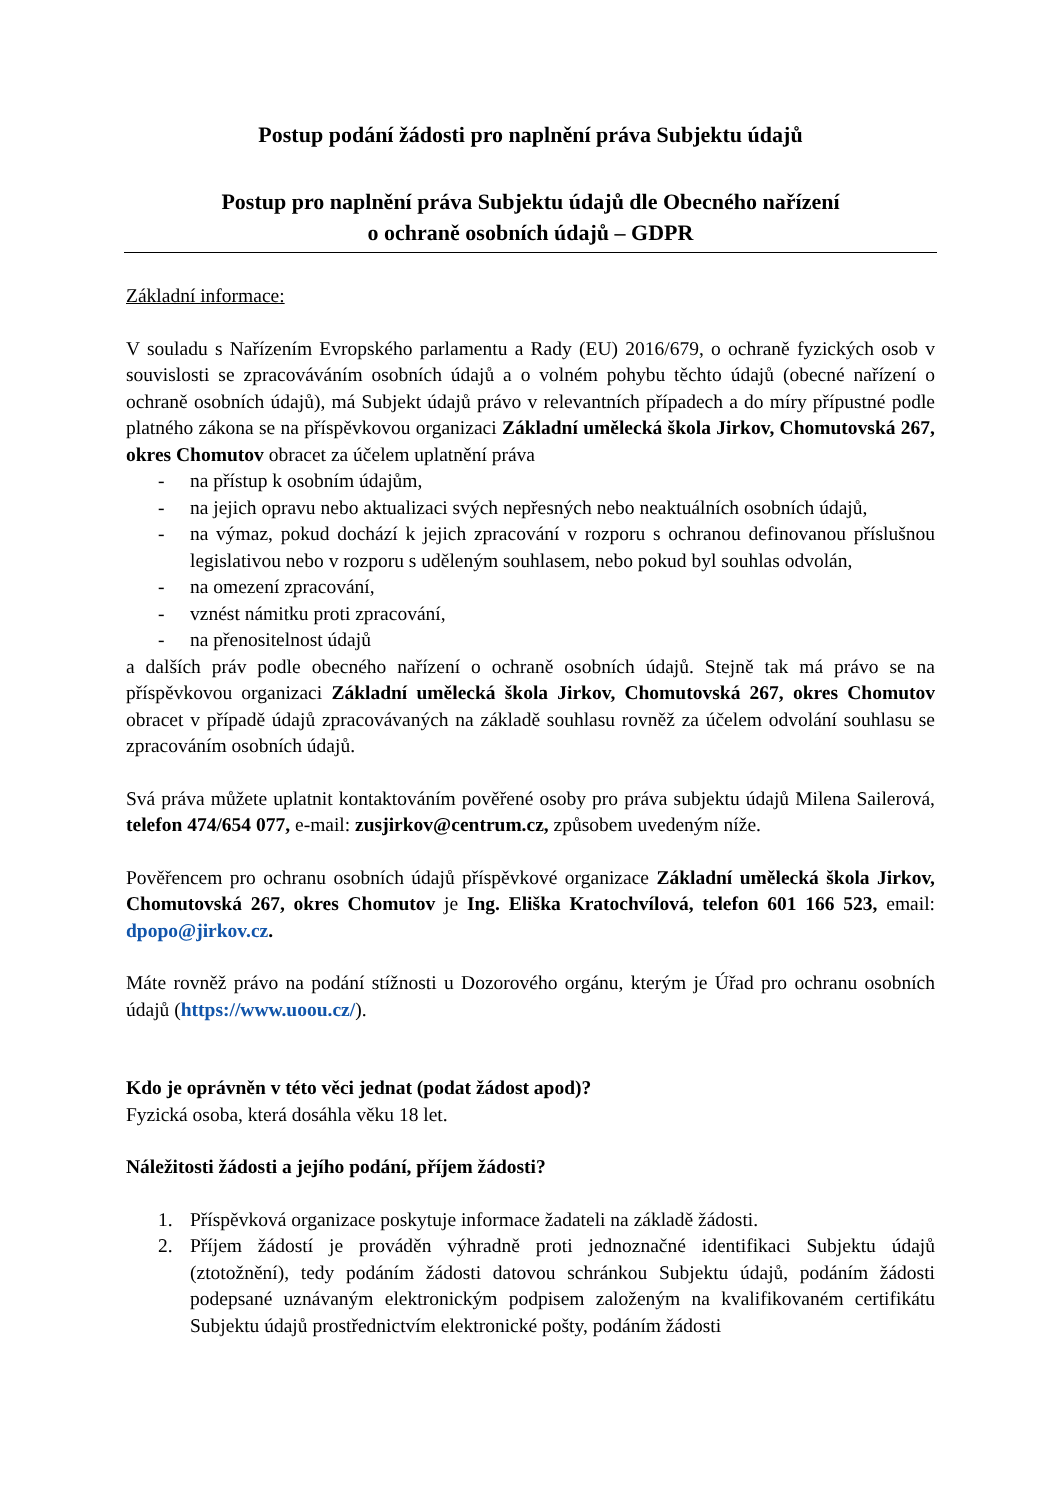Postup podání žádosti pro naplnění práva Subjektu údajů
Postup pro naplnění práva Subjektu údajů dle Obecného nařízení
o ochraně osobních údajů – GDPR
Základní informace:
V souladu s Nařízením Evropského parlamentu a Rady (EU) 2016/679, o ochraně fyzických osob v souvislosti se zpracováváním osobních údajů a o volném pohybu těchto údajů (obecné nařízení o ochraně osobních údajů), má Subjekt údajů právo v relevantních případech a do míry přípustné podle platného zákona se na příspěvkovou organizaci Základní umělecká škola Jirkov, Chomutovská 267, okres Chomutov obracet za účelem uplatnění práva
- na přístup k osobním údajům,
- na jejich opravu nebo aktualizaci svých nepřesných nebo neaktuálních osobních údajů,
- na výmaz, pokud dochází k jejich zpracování v rozporu s ochranou definovanou příslušnou legislativou nebo v rozporu s uděleným souhlasem, nebo pokud byl souhlas odvolán,
- na omezení zpracování,
- vznést námitku proti zpracování,
- na přenositelnost údajů
a dalších práv podle obecného nařízení o ochraně osobních údajů. Stejně tak má právo se na příspěvkovou organizaci Základní umělecká škola Jirkov, Chomutovská 267, okres Chomutov obracet v případě údajů zpracovávaných na základě souhlasu rovněž za účelem odvolání souhlasu se zpracováním osobních údajů.
Svá práva můžete uplatnit kontaktováním pověřené osoby pro práva subjektu údajů Milena Sailerová, telefon 474/654 077, e-mail: zusjirkov@centrum.cz, způsobem uvedeným níže.
Pověřencem pro ochranu osobních údajů příspěvkové organizace Základní umělecká škola Jirkov, Chomutovská 267, okres Chomutov je Ing. Eliška Kratochvílová, telefon 601 166 523, email: dpopo@jirkov.cz.
Máte rovněž právo na podání stížnosti u Dozorového orgánu, kterým je Úřad pro ochranu osobních údajů (https://www.uoou.cz/).
Kdo je oprávněn v této věci jednat (podat žádost apod)?
Fyzická osoba, která dosáhla věku 18 let.
Náležitosti žádosti a jejího podání, příjem žádosti?
1. Příspěvková organizace poskytuje informace žadateli na základě žádosti.
2. Příjem žádostí je prováděn výhradně proti jednoznačné identifikaci Subjektu údajů (ztotožnění), tedy podáním žádosti datovou schránkou Subjektu údajů, podáním žádosti podepsané uznávaným elektronickým podpisem založeným na kvalifikovaném certifikátu Subjektu údajů prostřednictvím elektronické pošty, podáním žádosti